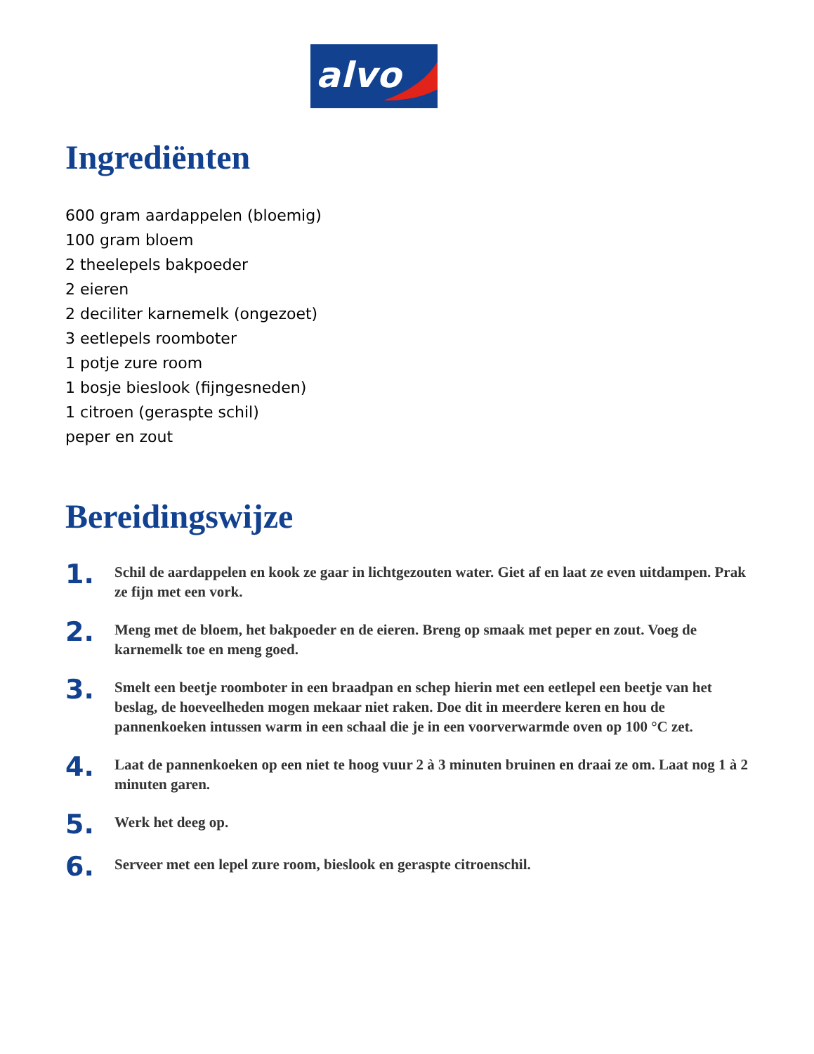alvo
Ingrediënten
600 gram aardappelen (bloemig)
100 gram bloem
2 theelepels bakpoeder
2 eieren
2 deciliter karnemelk (ongezoet)
3 eetlepels roomboter
1 potje zure room
1 bosje bieslook (fijngesneden)
1 citroen (geraspte schil)
peper en zout
Bereidingswijze
1.
Schil de aardappelen en kook ze gaar in lichtgezouten water. Giet af en laat ze even uitdampen. Prak ze fijn met een vork.
2.
Meng met de bloem, het bakpoeder en de eieren. Breng op smaak met peper en zout. Voeg de karnemelk toe en meng goed.
3.
Smelt een beetje roomboter in een braadpan en schep hierin met een eetlepel een beetje van het beslag, de hoeveelheden mogen mekaar niet raken. Doe dit in meerdere keren en hou de pannenkoeken intussen warm in een schaal die je in een voorverwarmde oven op 100 °C zet.
4.
Laat de pannenkoeken op een niet te hoog vuur 2 à 3 minuten bruinen en draai ze om. Laat nog 1 à 2 minuten garen.
5.
Werk het deeg op.
6.
Serveer met een lepel zure room, bieslook en geraspte citroenschil.